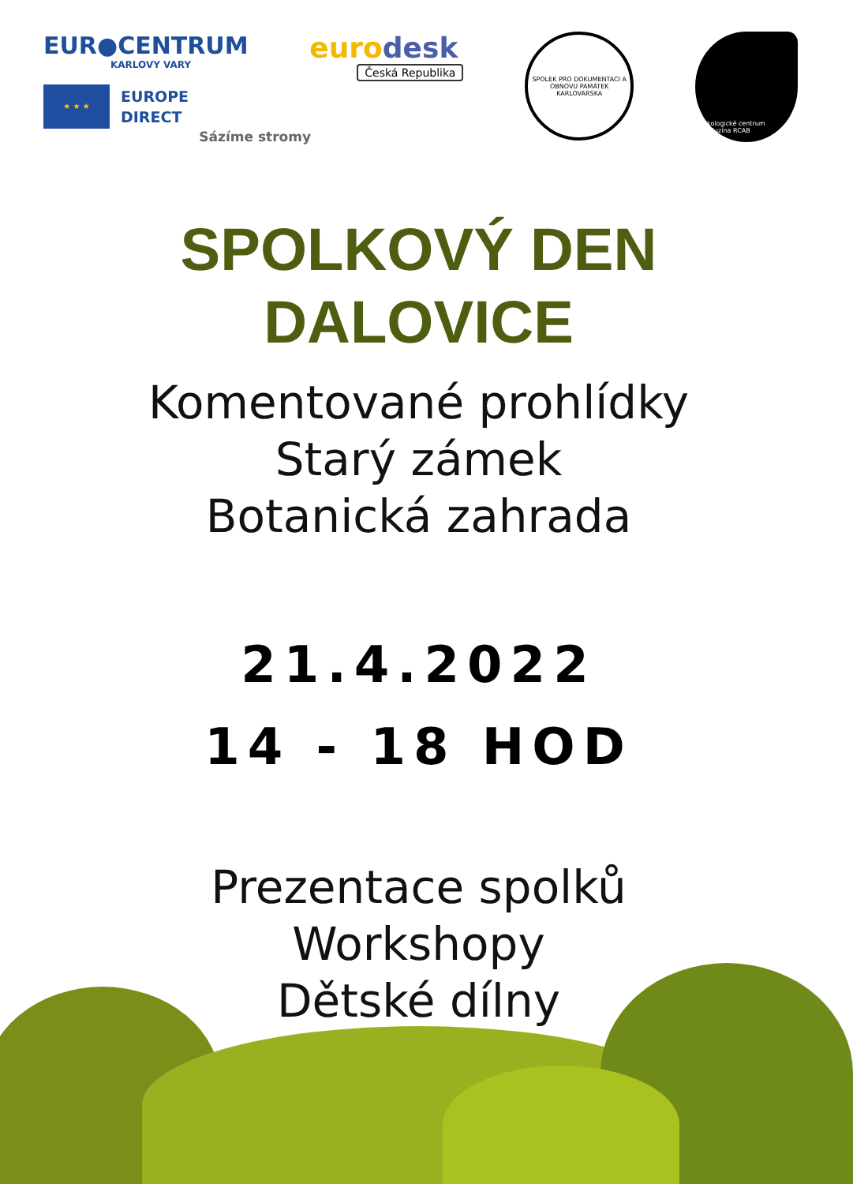EUR●CENTRUM
KARLOVY VARY
★ ★ ★
EUROPE
DIRECT
eurodesk
Česká Republika
Sázíme stromy
SPOLEK PRO DOKUMENTACI A OBNOVU PAMÁTEK KARLOVARSKA
Ekologické centrum Meluzína RCAB
SPOLKOVÝ DEN
DALOVICE
Komentované prohlídky
Starý zámek
Botanická zahrada
21.4.2022
14 - 18 HOD
Prezentace spolků
Workshopy
Dětské dílny